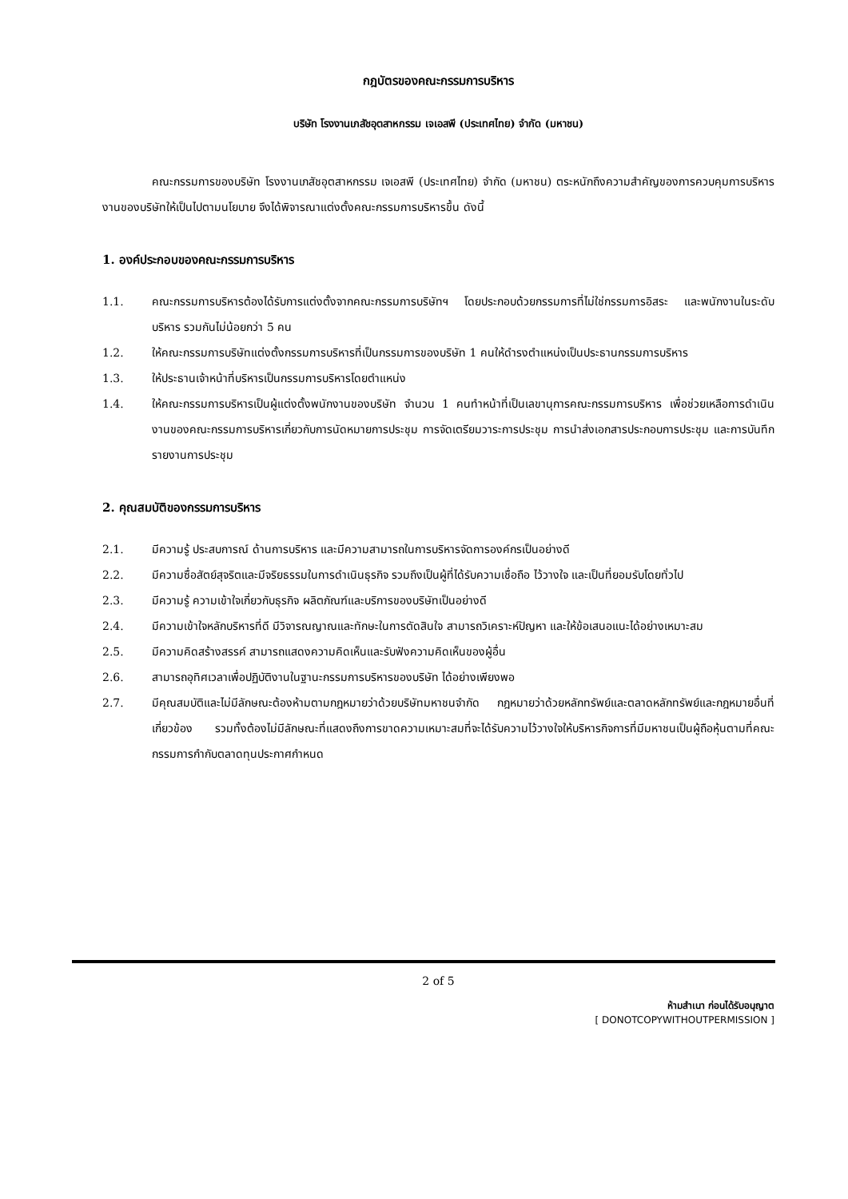กฎบัตรของคณะกรรมการบริหาร
บริษัท โรงงานเภสัชอุตสาหกรรม เจเอสพี (ประเทศไทย) จำกัด (มหาชน)
คณะกรรมการของบริษัท โรงงานเภสัชอุตสาหกรรม เจเอสพี (ประเทศไทย) จำกัด (มหาชน) ตระหนักถึงความสำคัญของการควบคุมการบริหารงานของบริษัทให้เป็นไปตามนโยบาย จึงได้พิจารณาแต่งตั้งคณะกรรมการบริหารขึ้น ดังนี้
1. องค์ประกอบของคณะกรรมการบริหาร
1.1. คณะกรรมการบริหารต้องได้รับการแต่งตั้งจากคณะกรรมการบริษัทฯ โดยประกอบด้วยกรรมการที่ไม่ใช่กรรมการอิสระ และพนักงานในระดับบริหาร รวมกันไม่น้อยกว่า 5 คน
1.2. ให้คณะกรรมการบริษัทแต่งตั้งกรรมการบริหารที่เป็นกรรมการของบริษัท 1 คนให้ดำรงตำแหน่งเป็นประธานกรรมการบริหาร
1.3. ให้ประธานเจ้าหน้าที่บริหารเป็นกรรมการบริหารโดยตำแหน่ง
1.4. ให้คณะกรรมการบริหารเป็นผู้แต่งตั้งพนักงานของบริษัท จำนวน 1 คนทำหน้าที่เป็นเลขานุการคณะกรรมการบริหาร เพื่อช่วยเหลือการดำเนินงานของคณะกรรมการบริหารเกี่ยวกับการนัดหมายการประชุม การจัดเตรียมวาระการประชุม การนำส่งเอกสารประกอบการประชุม และการบันทึกรายงานการประชุม
2. คุณสมบัติของกรรมการบริหาร
2.1. มีความรู้ ประสบการณ์ ด้านการบริหาร และมีความสามารถในการบริหารจัดการองค์กรเป็นอย่างดี
2.2. มีความซื่อสัตย์สุจริตและมีจริยธรรมในการดำเนินธุรกิจ รวมถึงเป็นผู้ที่ได้รับความเชื่อถือ ไว้วางใจ และเป็นที่ยอมรับโดยทั่วไป
2.3. มีความรู้ ความเข้าใจเกี่ยวกับธุรกิจ ผลิตภัณฑ์และบริการของบริษัทเป็นอย่างดี
2.4. มีความเข้าใจหลักบริหารที่ดี มีวิจารณญาณและทักษะในการตัดสินใจ สามารถวิเคราะห์ปัญหา และให้ข้อเสนอแนะได้อย่างเหมาะสม
2.5. มีความคิดสร้างสรรค์ สามารถแสดงความคิดเห็นและรับฟังความคิดเห็นของผู้อื่น
2.6. สามารถอุทิศเวลาเพื่อปฏิบัติงานในฐานะกรรมการบริหารของบริษัท ได้อย่างเพียงพอ
2.7. มีคุณสมบัติและไม่มีลักษณะต้องห้ามตามกฎหมายว่าด้วยบริษัทมหาชนจำกัด กฎหมายว่าด้วยหลักทรัพย์และตลาดหลักทรัพย์และกฎหมายอื่นที่เกี่ยวข้อง รวมทั้งต้องไม่มีลักษณะที่แสดงถึงการขาดความเหมาะสมที่จะได้รับความไว้วางใจให้บริหารกิจการที่มีมหาชนเป็นผู้ถือหุ้นตามที่คณะกรรมการกำกับตลาดทุนประกาศกำหนด
2 of 5
ห้ามสำเนา ก่อนได้รับอนุญาต
[ DONOTCOPYWITHOUTPERMISSION ]